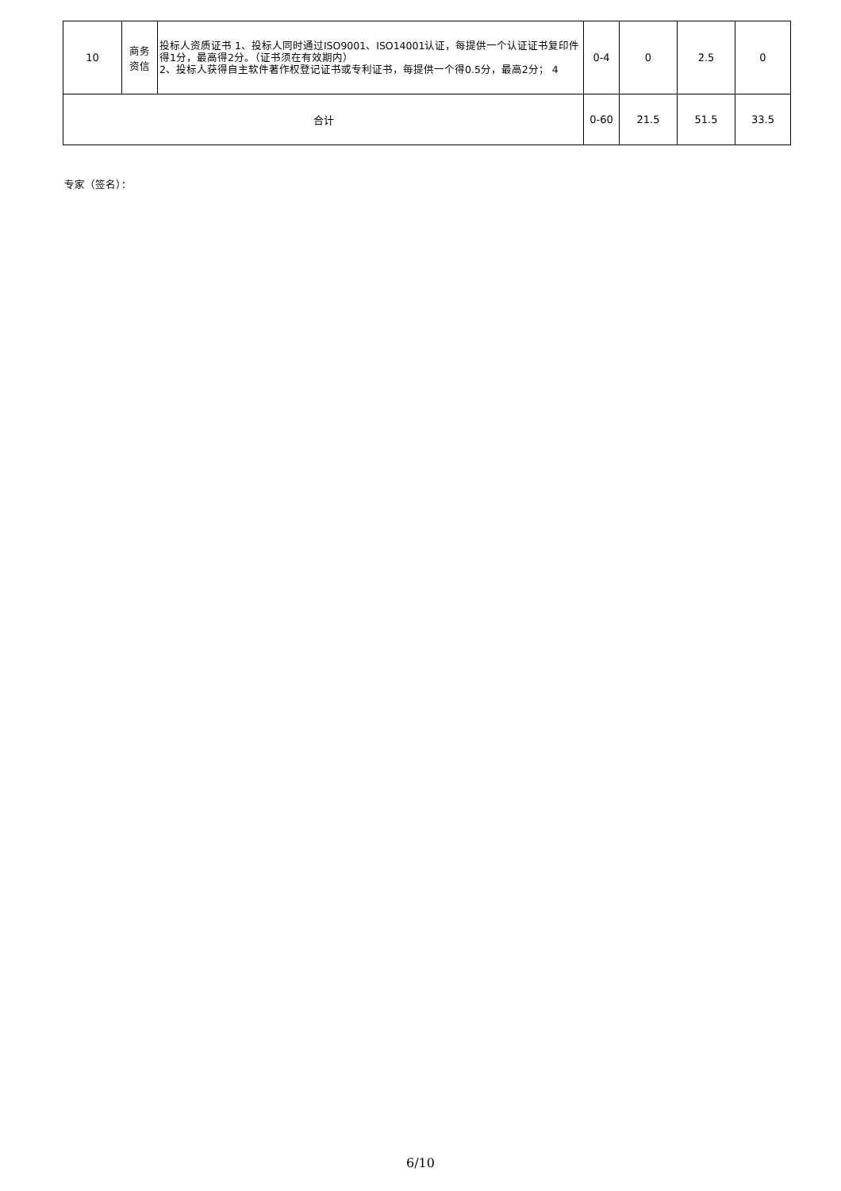| 10 | 商务 资信 | 投标人资质证书 1、投标人同时通过ISO9001、ISO14001认证，每提供一个认证证书复印件得1分，最高得2分。（证书须在有效期内） 2、投标人获得自主软件著作权登记证书或专利证书，每提供一个得0.5分，最高2分； 4 | 0-4 | 0 | 2.5 | 0 |
| 合计 | | | 0-60 | 21.5 | 51.5 | 33.5 |
专家（签名）：
6/10